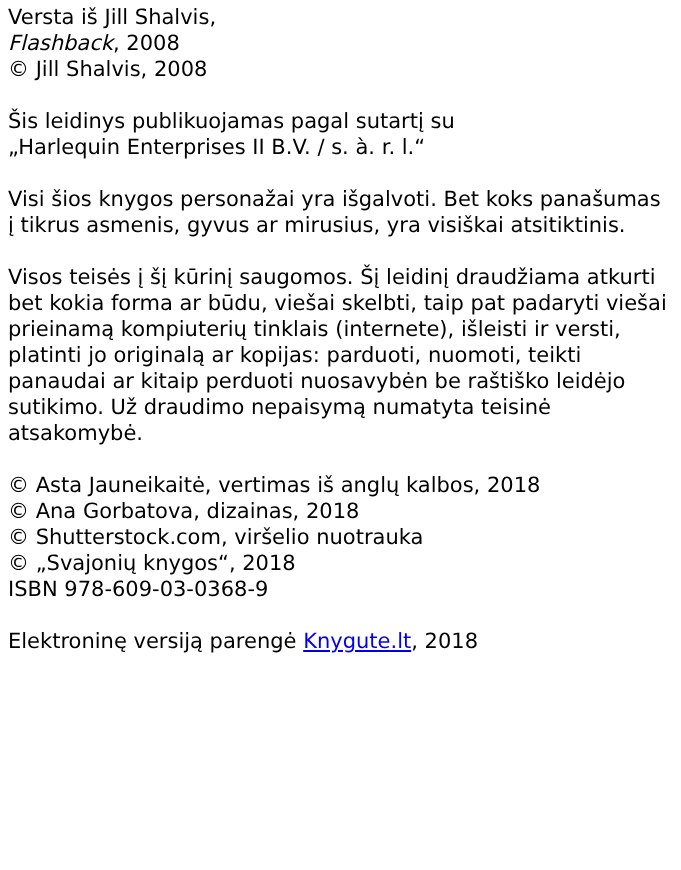Versta iš Jill Shalvis,
Flashback, 2008
© Jill Shalvis, 2008
Šis leidinys publikuojamas pagal sutartį su
„Harlequin Enterprises II B.V. / s. à. r. l.“
Visi šios knygos personažai yra išgalvoti. Bet koks panašumas į tikrus asmenis, gyvus ar mirusius, yra visiškai atsitiktinis.
Visos teisės į šį kūrinį saugomos. Šį leidinį draudžiama atkurti bet kokia forma ar būdu, viešai skelbti, taip pat padaryti viešai prieinamą kompiuterių tinklais (internete), išleisti ir versti, platinti jo originalą ar kopijas: parduoti, nuomoti, teikti panaudai ar kitaip perduoti nuosavybėn be raštiško leidėjo sutikimo. Už draudimo nepaisymą numatyta teisinė atsakomybė.
© Asta Jauneikaitė, vertimas iš anglų kalbos, 2018
© Ana Gorbatova, dizainas, 2018
© Shutterstock.com, viršelio nuotrauka
© „Svajonių knygos“, 2018
ISBN 978-609-03-0368-9
Elektroninę versiją parengė Knygute.lt, 2018